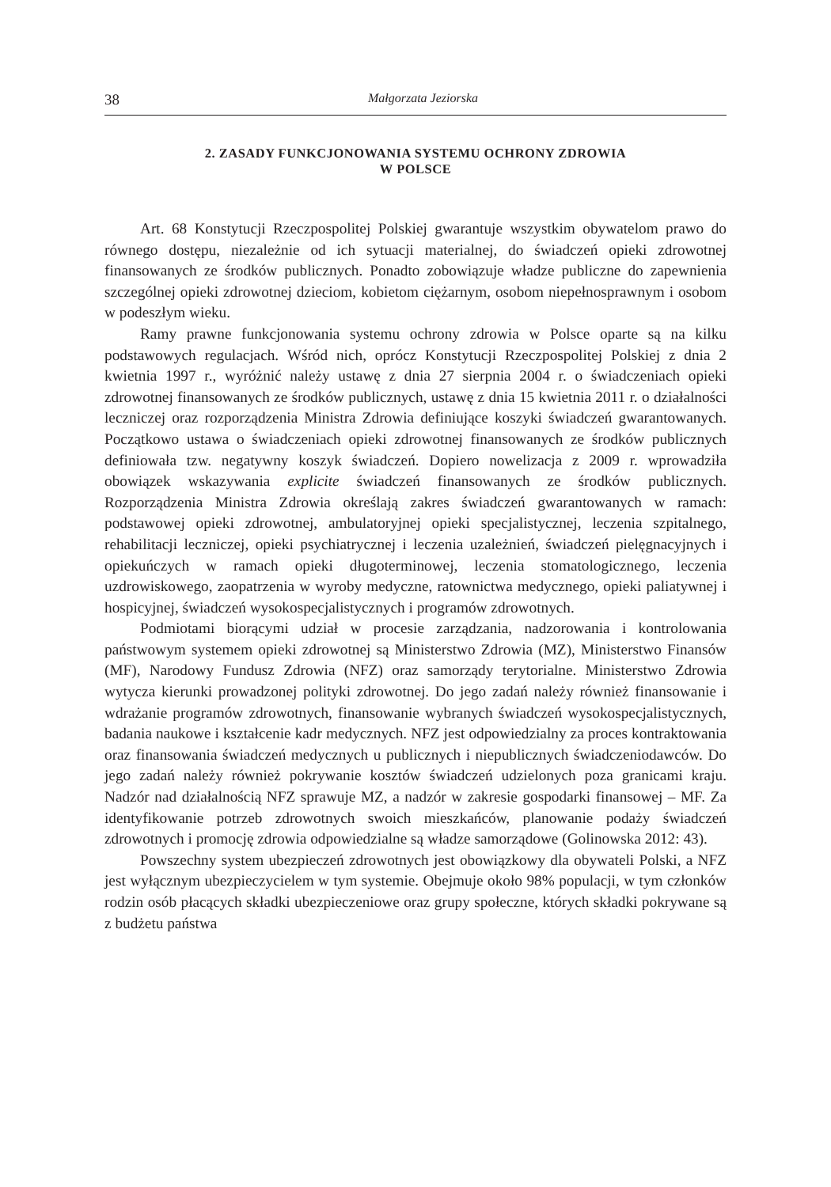38 Małgorzata Jeziorska
2. ZASADY FUNKCJONOWANIA SYSTEMU OCHRONY ZDROWIA
W POLSCE
Art. 68 Konstytucji Rzeczpospolitej Polskiej gwarantuje wszystkim obywatelom prawo do równego dostępu, niezależnie od ich sytuacji materialnej, do świadczeń opieki zdrowotnej finansowanych ze środków publicznych. Ponadto zobowiązuje władze publiczne do zapewnienia szczególnej opieki zdrowotnej dzieciom, kobietom ciężarnym, osobom niepełnosprawnym i osobom w podeszłym wieku.
Ramy prawne funkcjonowania systemu ochrony zdrowia w Polsce oparte są na kilku podstawowych regulacjach. Wśród nich, oprócz Konstytucji Rzeczpospolitej Polskiej z dnia 2 kwietnia 1997 r., wyróżnić należy ustawę z dnia 27 sierpnia 2004 r. o świadczeniach opieki zdrowotnej finansowanych ze środków publicznych, ustawę z dnia 15 kwietnia 2011 r. o działalności leczniczej oraz rozporządzenia Ministra Zdrowia definiujące koszyki świadczeń gwarantowanych. Początkowo ustawa o świadczeniach opieki zdrowotnej finansowanych ze środków publicznych definiowała tzw. negatywny koszyk świadczeń. Dopiero nowelizacja z 2009 r. wprowadziła obowiązek wskazywania explicite świadczeń finansowanych ze środków publicznych. Rozporządzenia Ministra Zdrowia określają zakres świadczeń gwarantowanych w ramach: podstawowej opieki zdrowotnej, ambulatoryjnej opieki specjalistycznej, leczenia szpitalnego, rehabilitacji leczniczej, opieki psychiatrycznej i leczenia uzależnień, świadczeń pielęgnacyjnych i opiekuńczych w ramach opieki długoterminowej, leczenia stomatologicznego, leczenia uzdrowiskowego, zaopatrzenia w wyroby medyczne, ratownictwa medycznego, opieki paliatywnej i hospicyjnej, świadczeń wysokospecjalistycznych i programów zdrowotnych.
Podmiotami biorącymi udział w procesie zarządzania, nadzorowania i kontrolowania państwowym systemem opieki zdrowotnej są Ministerstwo Zdrowia (MZ), Ministerstwo Finansów (MF), Narodowy Fundusz Zdrowia (NFZ) oraz samorządy terytorialne. Ministerstwo Zdrowia wytycza kierunki prowadzonej polityki zdrowotnej. Do jego zadań należy również finansowanie i wdrażanie programów zdrowotnych, finansowanie wybranych świadczeń wysokospecjalistycznych, badania naukowe i kształcenie kadr medycznych. NFZ jest odpowiedzialny za proces kontraktowania oraz finansowania świadczeń medycznych u publicznych i niepublicznych świadczeniodawców. Do jego zadań należy również pokrywanie kosztów świadczeń udzielonych poza granicami kraju. Nadzór nad działalnością NFZ sprawuje MZ, a nadzór w zakresie gospodarki finansowej – MF. Za identyfikowanie potrzeb zdrowotnych swoich mieszkańców, planowanie podaży świadczeń zdrowotnych i promocję zdrowia odpowiedzialne są władze samorządowe (Golinowska 2012: 43).
Powszechny system ubezpieczeń zdrowotnych jest obowiązkowy dla obywateli Polski, a NFZ jest wyłącznym ubezpieczycielem w tym systemie. Obejmuje około 98% populacji, w tym członków rodzin osób płacących składki ubezpieczeniowe oraz grupy społeczne, których składki pokrywane są z budżetu państwa